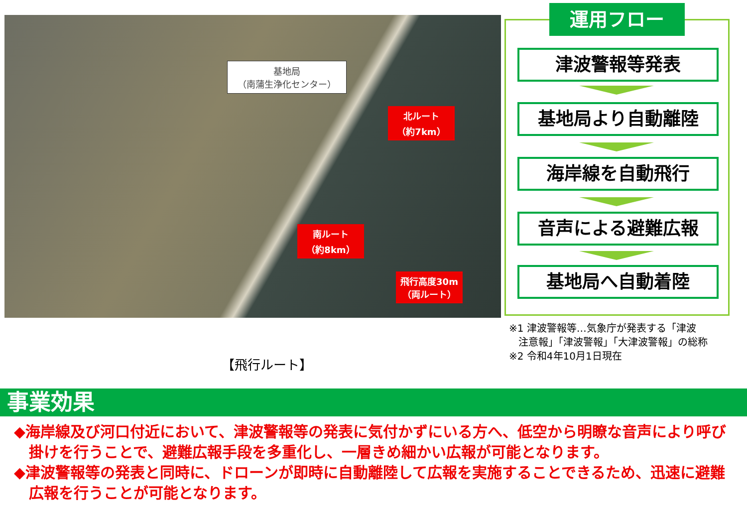基地局
（南蒲生浄化センター）
北ルート
（約7km）
南ルート
（約8km）
飛行高度30m
（両ルート）
【飛行ルート】
運用フロー
津波警報等発表
基地局より自動離陸
海岸線を自動飛行
音声による避難広報
基地局へ自動着陸
※1 津波警報等…気象庁が発表する「津波
注意報」「津波警報」「大津波警報」の総称
※2 令和4年10月1日現在
事業効果
◆海岸線及び河口付近において、津波警報等の発表に気付かずにいる方へ、低空から明瞭な音声により呼び掛けを行うことで、避難広報手段を多重化し、一層きめ細かい広報が可能となります。
◆津波警報等の発表と同時に、ドローンが即時に自動離陸して広報を実施することできるため、迅速に避難広報を行うことが可能となります。